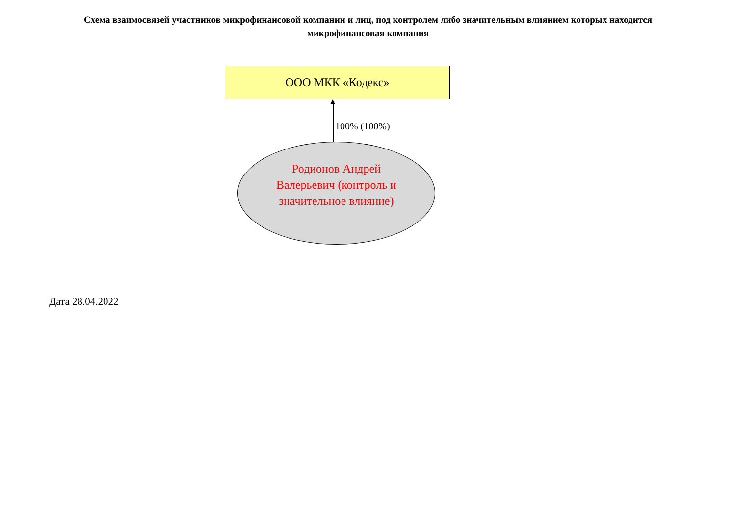Схема взаимосвязей участников микрофинансовой компании и лиц, под контролем либо значительным влиянием которых находится микрофинансовая компания
ООО МКК «Кодекс»
100% (100%)
Родионов Андрей Валерьевич (контроль и значительное влияние)
Дата 28.04.2022